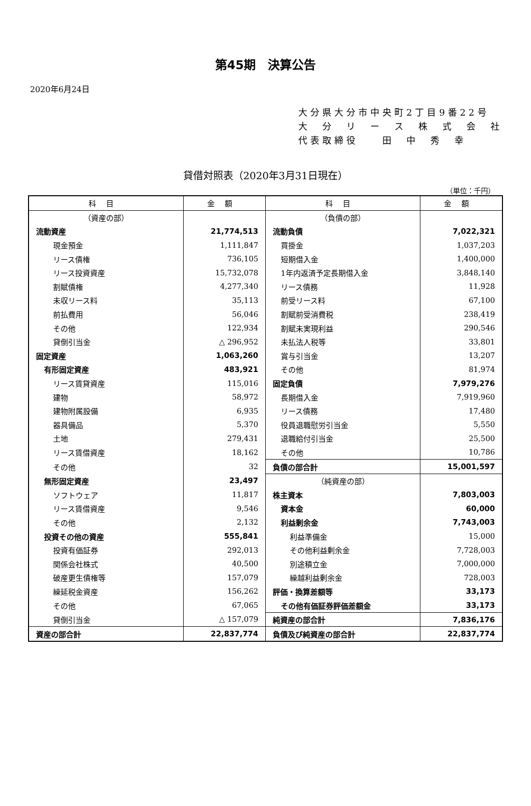第45期　決算公告
2020年6月24日
大分県大分市中央町2丁目9番22号
大　分　リ　ー　ス　株　式　会　社
代表取締役　　田　中　秀　幸
貸借対照表（2020年3月31日現在）
（単位：千円）
| 科目 | 金額 | 科目 | 金額 |
| --- | --- | --- | --- |
| （資産の部） | | （負債の部） | |
| 流動資産 | 21,774,513 | 流動負債 | 7,022,321 |
| 現金預金 | 1,111,847 | 買掛金 | 1,037,203 |
| リース債権 | 736,105 | 短期借入金 | 1,400,000 |
| リース投資資産 | 15,732,078 | 1年内返済予定長期借入金 | 3,848,140 |
| 割賦債権 | 4,277,340 | リース債務 | 11,928 |
| 未収リース料 | 35,113 | 前受リース料 | 67,100 |
| 前払費用 | 56,046 | 割賦前受消費税 | 238,419 |
| その他 | 122,934 | 割賦未実現利益 | 290,546 |
| 貸倒引当金 | △ 296,952 | 未払法人税等 | 33,801 |
| 固定資産 | 1,063,260 | 賞与引当金 | 13,207 |
| 有形固定資産 | 483,921 | その他 | 81,974 |
| リース賃貸資産 | 115,016 | 固定負債 | 7,979,276 |
| 建物 | 58,972 | 長期借入金 | 7,919,960 |
| 建物附属設備 | 6,935 | リース債務 | 17,480 |
| 器具備品 | 5,370 | 役員退職慰労引当金 | 5,550 |
| 土地 | 279,431 | 退職給付引当金 | 25,500 |
| リース賃借資産 | 18,162 | その他 | 10,786 |
| その他 | 32 | 負債の部合計 | 15,001,597 |
| 無形固定資産 | 23,497 | （純資産の部） | |
| ソフトウェア | 11,817 | 株主資本 | 7,803,003 |
| リース賃借資産 | 9,546 | 資本金 | 60,000 |
| その他 | 2,132 | 利益剰余金 | 7,743,003 |
| 投資その他の資産 | 555,841 | 利益準備金 | 15,000 |
| 投資有価証券 | 292,013 | その他利益剰余金 | 7,728,003 |
| 関係会社株式 | 40,500 | 別途積立金 | 7,000,000 |
| 破産更生債権等 | 157,079 | 繰越利益剰余金 | 728,003 |
| 繰延税金資産 | 156,262 | 評価・換算差額等 | 33,173 |
| その他 | 67,065 | その他有価証券評価差額金 | 33,173 |
| 貸倒引当金 | △ 157,079 | 純資産の部合計 | 7,836,176 |
| 資産の部合計 | 22,837,774 | 負債及び純資産の部合計 | 22,837,774 |